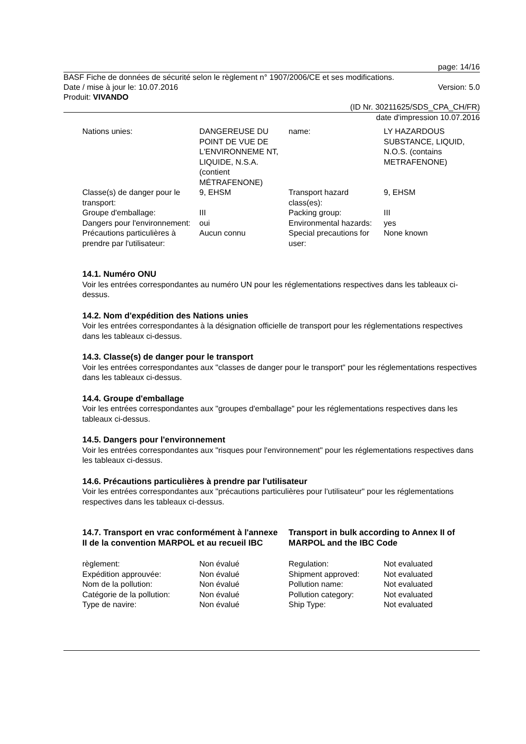page: 14/16
BASF Fiche de données de sécurité selon le règlement n° 1907/2006/CE et ses modifications.
Date / mise à jour le: 10.07.2016 Version: 5.0
Produit: VIVANDO
(ID Nr. 30211625/SDS_CPA_CH/FR)
date d'impression 10.07.2016
| Nations unies: | DANGEREUSE DU POINT DE VUE DE L'ENVIRONNEME NT, LIQUIDE, N.S.A. (contient MÉTRAFENONE) | name: | LY HAZARDOUS SUBSTANCE, LIQUID, N.O.S. (contains METRAFENONE) |
| Classe(s) de danger pour le transport: | 9, EHSM | Transport hazard class(es): | 9, EHSM |
| Groupe d'emballage: | III | Packing group: | III |
| Dangers pour l'environnement: | oui | Environmental hazards: | yes |
| Précautions particulières à prendre par l'utilisateur: | Aucun connu | Special precautions for user: | None known |
14.1. Numéro ONU
Voir les entrées correspondantes au numéro UN pour les réglementations respectives dans les tableaux ci-dessus.
14.2. Nom d'expédition des Nations unies
Voir les entrées correspondantes à la désignation officielle de transport pour les réglementations respectives dans les tableaux ci-dessus.
14.3. Classe(s) de danger pour le transport
Voir les entrées correspondantes aux "classes de danger pour le transport" pour les réglementations respectives dans les tableaux ci-dessus.
14.4. Groupe d'emballage
Voir les entrées correspondantes aux "groupes d'emballage" pour les réglementations respectives dans les tableaux ci-dessus.
14.5. Dangers pour l'environnement
Voir les entrées correspondantes aux "risques pour l'environnement" pour les réglementations respectives dans les tableaux ci-dessus.
14.6. Précautions particulières à prendre par l'utilisateur
Voir les entrées correspondantes aux "précautions particulières pour l'utilisateur" pour les réglementations respectives dans les tableaux ci-dessus.
14.7. Transport en vrac conformément à l'annexe II de la convention MARPOL et au recueil IBC
Transport in bulk according to Annex II of MARPOL and the IBC Code
| règlement: | Non évalué | Regulation: | Not evaluated |
| Expédition approuvée: | Non évalué | Shipment approved: | Not evaluated |
| Nom de la pollution: | Non évalué | Pollution name: | Not evaluated |
| Catégorie de la pollution: | Non évalué | Pollution category: | Not evaluated |
| Type de navire: | Non évalué | Ship Type: | Not evaluated |